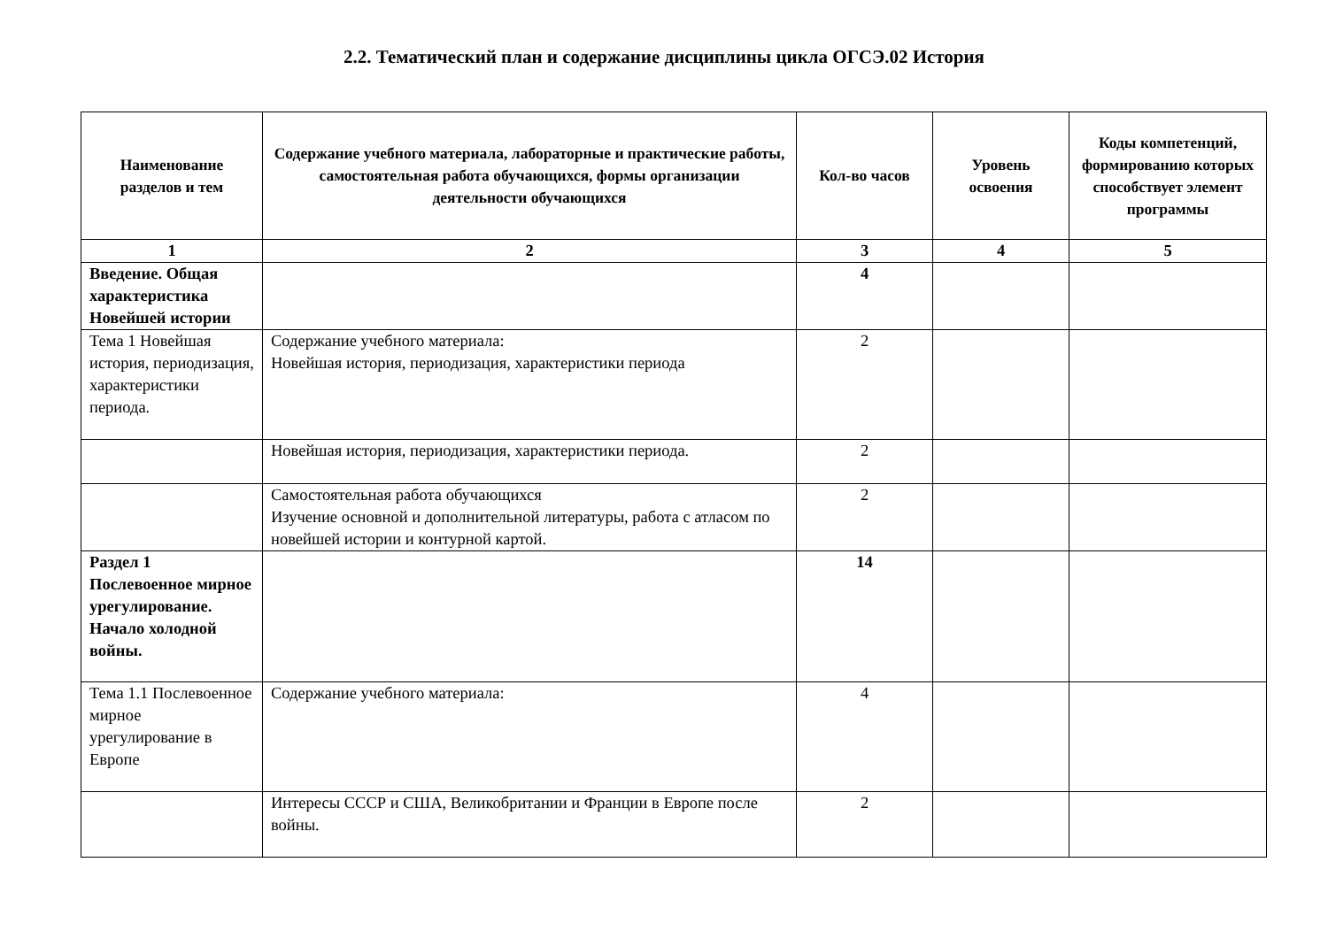2.2. Тематический план и содержание дисциплины цикла ОГСЭ.02 История
| Наименование разделов и тем | Содержание учебного материала, лабораторные и практические работы, самостоятельная работа обучающихся, формы организации деятельности обучающихся | Кол-во часов | Уровень освоения | Коды компетенций, формированию которых способствует элемент программы |
| --- | --- | --- | --- | --- |
| 1 | 2 | 3 | 4 | 5 |
| Введение. Общая характеристика Новейшей истории | | 4 | | |
| Тема 1 Новейшая история, периодизация, характеристики периода. | Содержание учебного материала: Новейшая история, периодизация, характеристики периода | 2 | | |
| | Новейшая история, периодизация, характеристики периода. | 2 | | |
| | Самостоятельная работа обучающихся Изучение основной и дополнительной литературы, работа с атласом по новейшей истории и контурной картой. | 2 | | |
| Раздел 1 Послевоенное мирное урегулирование. Начало холодной войны. | | 14 | | |
| Тема 1.1 Послевоенное мирное урегулирование в Европе | Содержание учебного материала: | 4 | | |
| | Интересы СССР и США, Великобритании и Франции в Европе после войны. | 2 | | |